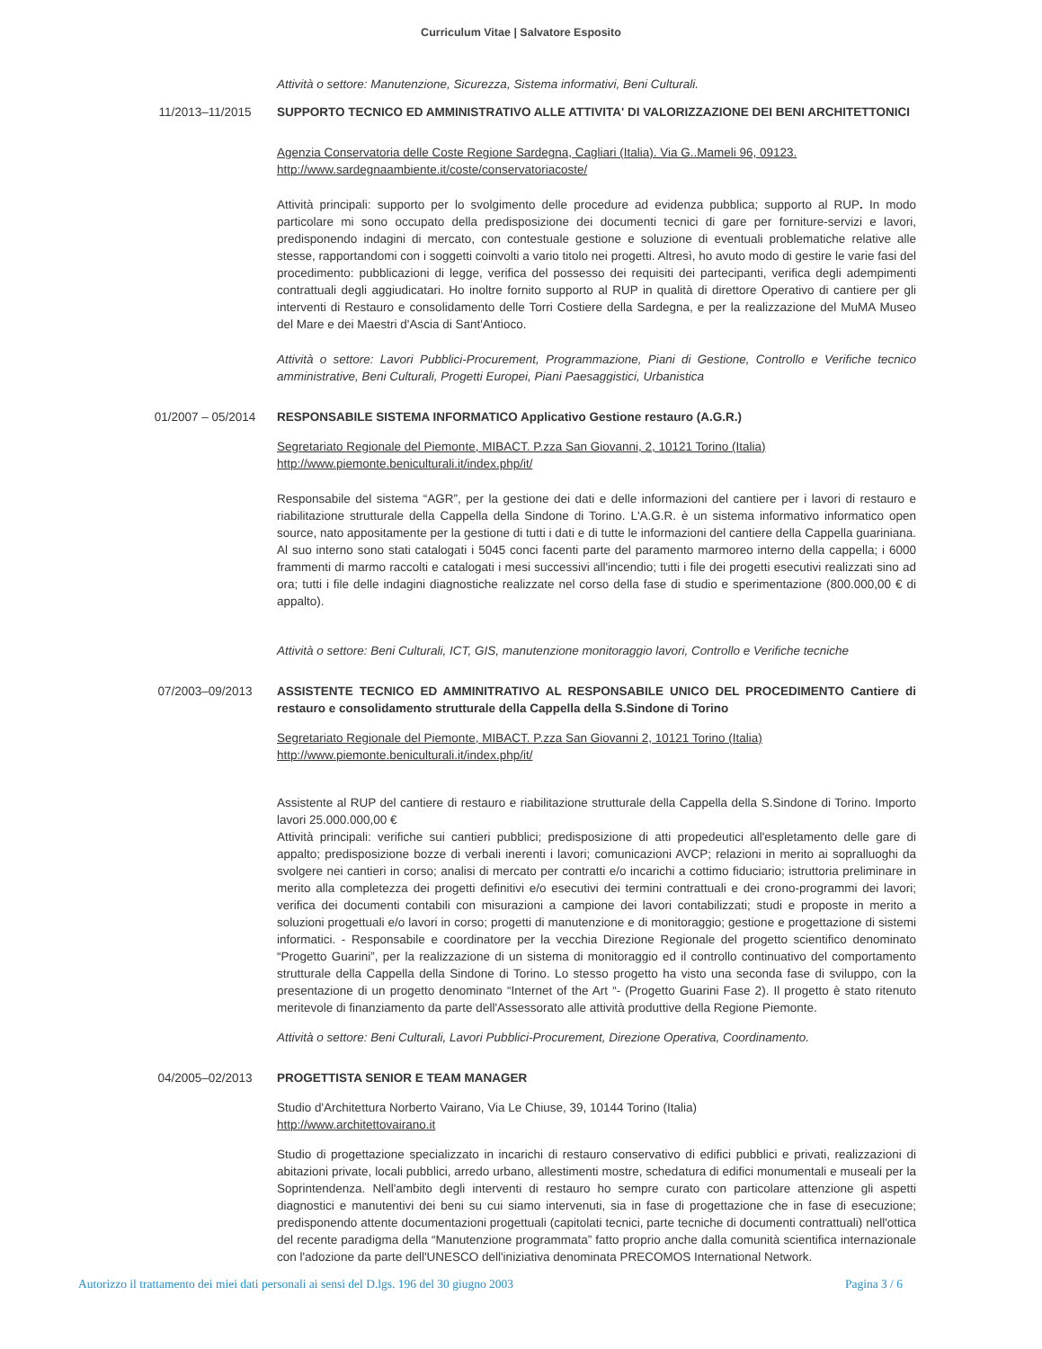Curriculum Vitae | Salvatore Esposito
Attività o settore: Manutenzione, Sicurezza, Sistema informativi, Beni Culturali.
11/2013–11/2015 SUPPORTO TECNICO ED AMMINISTRATIVO ALLE ATTIVITA' DI VALORIZZAZIONE DEI BENI ARCHITETTONICI
Agenzia Conservatoria delle Coste Regione Sardegna, Cagliari (Italia). Via G..Mameli 96, 09123.
http://www.sardegnaambiente.it/coste/conservatoriacoste/
Attività principali: supporto per lo svolgimento delle procedure ad evidenza pubblica; supporto al RUP. In modo particolare mi sono occupato della predisposizione dei documenti tecnici di gare per forniture-servizi e lavori, predisponendo indagini di mercato, con contestuale gestione e soluzione di eventuali problematiche relative alle stesse, rapportandomi con i soggetti coinvolti a vario titolo nei progetti. Altresì, ho avuto modo di gestire le varie fasi del procedimento: pubblicazioni di legge, verifica del possesso dei requisiti dei partecipanti, verifica degli adempimenti contrattuali degli aggiudicatari. Ho inoltre fornito supporto al RUP in qualità di direttore Operativo di cantiere per gli interventi di Restauro e consolidamento delle Torri Costiere della Sardegna, e per la realizzazione del MuMA Museo del Mare e dei Maestri d'Ascia di Sant'Antioco.
Attività o settore: Lavori Pubblici-Procurement, Programmazione, Piani di Gestione, Controllo e Verifiche tecnico amministrative, Beni Culturali, Progetti Europei, Piani Paesaggistici, Urbanistica
01/2007 – 05/2014 RESPONSABILE SISTEMA INFORMATICO Applicativo Gestione restauro (A.G.R.)
Segretariato Regionale del Piemonte, MIBACT. P.zza San Giovanni, 2, 10121 Torino (Italia)
http://www.piemonte.beniculturali.it/index.php/it/
Responsabile del sistema “AGR”, per la gestione dei dati e delle informazioni del cantiere per i lavori di restauro e riabilitazione strutturale della Cappella della Sindone di Torino. L'A.G.R. è un sistema informativo informatico open source, nato appositamente per la gestione di tutti i dati e di tutte le informazioni del cantiere della Cappella guariniana. Al suo interno sono stati catalogati i 5045 conci facenti parte del paramento marmoreo interno della cappella; i 6000 frammenti di marmo raccolti e catalogati i mesi successivi all'incendio; tutti i file dei progetti esecutivi realizzati sino ad ora; tutti i file delle indagini diagnostiche realizzate nel corso della fase di studio e sperimentazione (800.000,00 € di appalto).
Attività o settore: Beni Culturali, ICT, GIS, manutenzione monitoraggio lavori, Controllo e Verifiche tecniche
07/2003–09/2013 ASSISTENTE TECNICO ED AMMINITRATIVO AL RESPONSABILE UNICO DEL PROCEDIMENTO Cantiere di restauro e consolidamento strutturale della Cappella della S.Sindone di Torino
Segretariato Regionale del Piemonte, MIBACT. P.zza San Giovanni 2, 10121 Torino (Italia)
http://www.piemonte.beniculturali.it/index.php/it/
Assistente al RUP del cantiere di restauro e riabilitazione strutturale della Cappella della S.Sindone di Torino. Importo lavori 25.000.000,00 €
Attività principali: verifiche sui cantieri pubblici; predisposizione di atti propedeutici all'espletamento delle gare di appalto; predisposizione bozze di verbali inerenti i lavori; comunicazioni AVCP; relazioni in merito ai sopralluoghi da svolgere nei cantieri in corso; analisi di mercato per contratti e/o incarichi a cottimo fiduciario; istruttoria preliminare in merito alla completezza dei progetti definitivi e/o esecutivi dei termini contrattuali e dei crono-programmi dei lavori; verifica dei documenti contabili con misurazioni a campione dei lavori contabilizzati; studi e proposte in merito a soluzioni progettuali e/o lavori in corso; progetti di manutenzione e di monitoraggio; gestione e progettazione di sistemi informatici. - Responsabile e coordinatore per la vecchia Direzione Regionale del progetto scientifico denominato “Progetto Guarini”, per la realizzazione di un sistema di monitoraggio ed il controllo continuativo del comportamento strutturale della Cappella della Sindone di Torino. Lo stesso progetto ha visto una seconda fase di sviluppo, con la presentazione di un progetto denominato “Internet of the Art “- (Progetto Guarini Fase 2). Il progetto è stato ritenuto meritevole di finanziamento da parte dell'Assessorato alle attività produttive della Regione Piemonte.
Attività o settore: Beni Culturali, Lavori Pubblici-Procurement, Direzione Operativa, Coordinamento.
04/2005–02/2013 PROGETTISTA SENIOR E TEAM MANAGER
Studio d'Architettura Norberto Vairano, Via Le Chiuse, 39, 10144 Torino (Italia)
http://www.architettovairano.it
Studio di progettazione specializzato in incarichi di restauro conservativo di edifici pubblici e privati, realizzazioni di abitazioni private, locali pubblici, arredo urbano, allestimenti mostre, schedatura di edifici monumentali e museali per la Soprintendenza. Nell'ambito degli interventi di restauro ho sempre curato con particolare attenzione gli aspetti diagnostici e manutentivi dei beni su cui siamo intervenuti, sia in fase di progettazione che in fase di esecuzione; predisponendo attente documentazioni progettuali (capitolati tecnici, parte tecniche di documenti contrattuali) nell'ottica del recente paradigma della “Manutenzione programmata” fatto proprio anche dalla comunità scientifica internazionale con l'adozione da parte dell'UNESCO dell'iniziativa denominata PRECOMOS International Network.
Autorizzo il trattamento dei miei dati personali ai sensi del D.lgs. 196 del 30 giugno 2003 Pagina 3 / 6